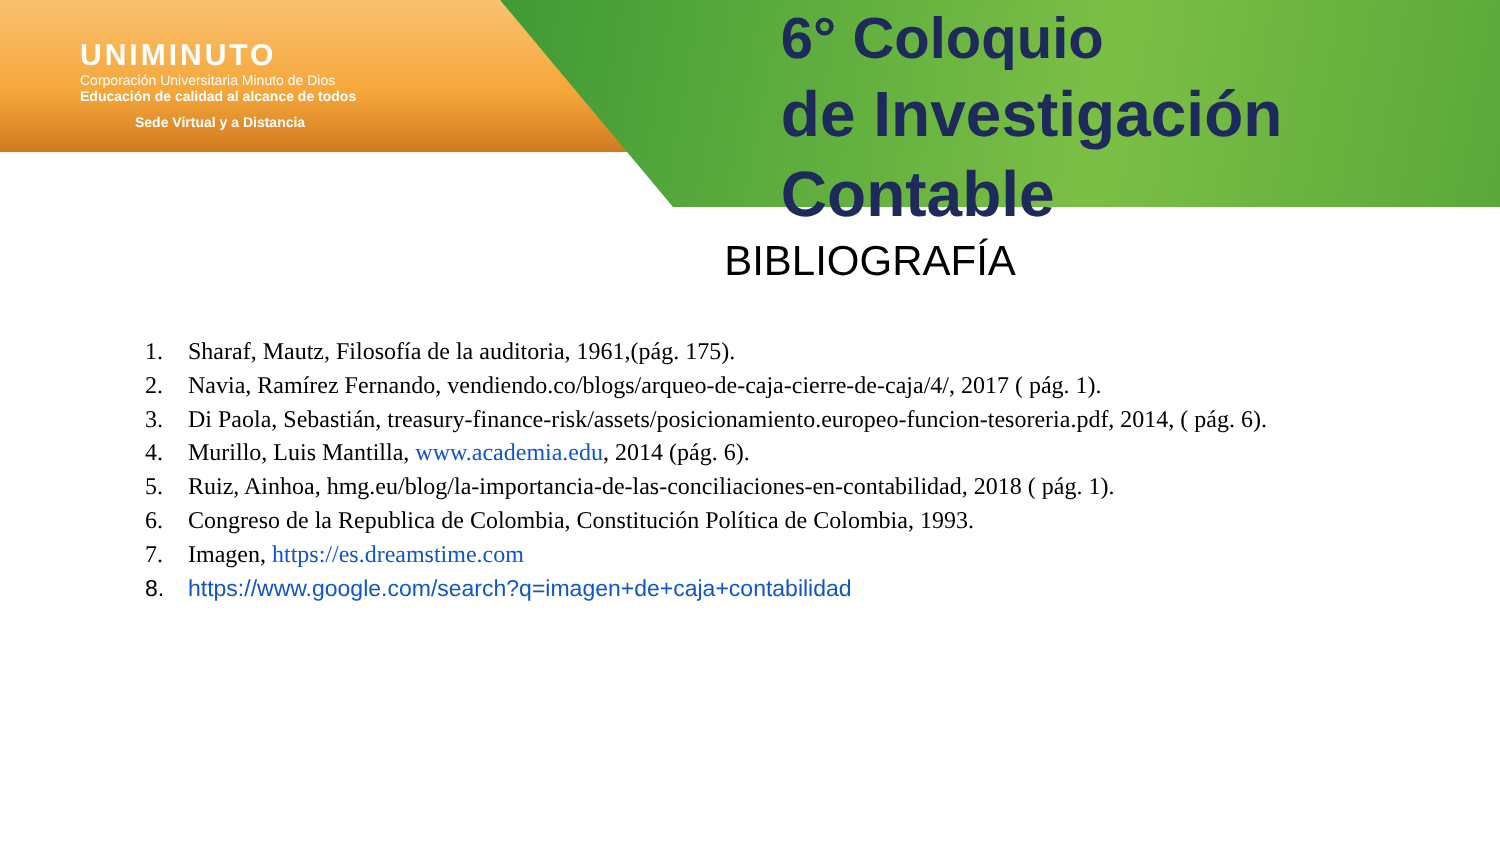UNIMINUTO
Corporación Universitaria Minuto de Dios
Educación de calidad al alcance de todos
Sede Virtual y a Distancia
6° Coloquio
de Investigación Contable
BIBLIOGRAFÍA
1. Sharaf, Mautz, Filosofía de la auditoria, 1961,(pág. 175).
2. Navia, Ramírez Fernando, vendiendo.co/blogs/arqueo-de-caja-cierre-de-caja/4/, 2017 ( pág. 1).
3. Di Paola, Sebastián, treasury-finance-risk/assets/posicionamiento.europeo-funcion-tesoreria.pdf, 2014, ( pág. 6).
4. Murillo, Luis Mantilla, www.academia.edu, 2014 (pág. 6).
5. Ruiz, Ainhoa, hmg.eu/blog/la-importancia-de-las-conciliaciones-en-contabilidad, 2018 ( pág. 1).
6. Congreso de la Republica de Colombia, Constitución Política de Colombia, 1993.
7. Imagen, https://es.dreamstime.com
8. https://www.google.com/search?q=imagen+de+caja+contabilidad